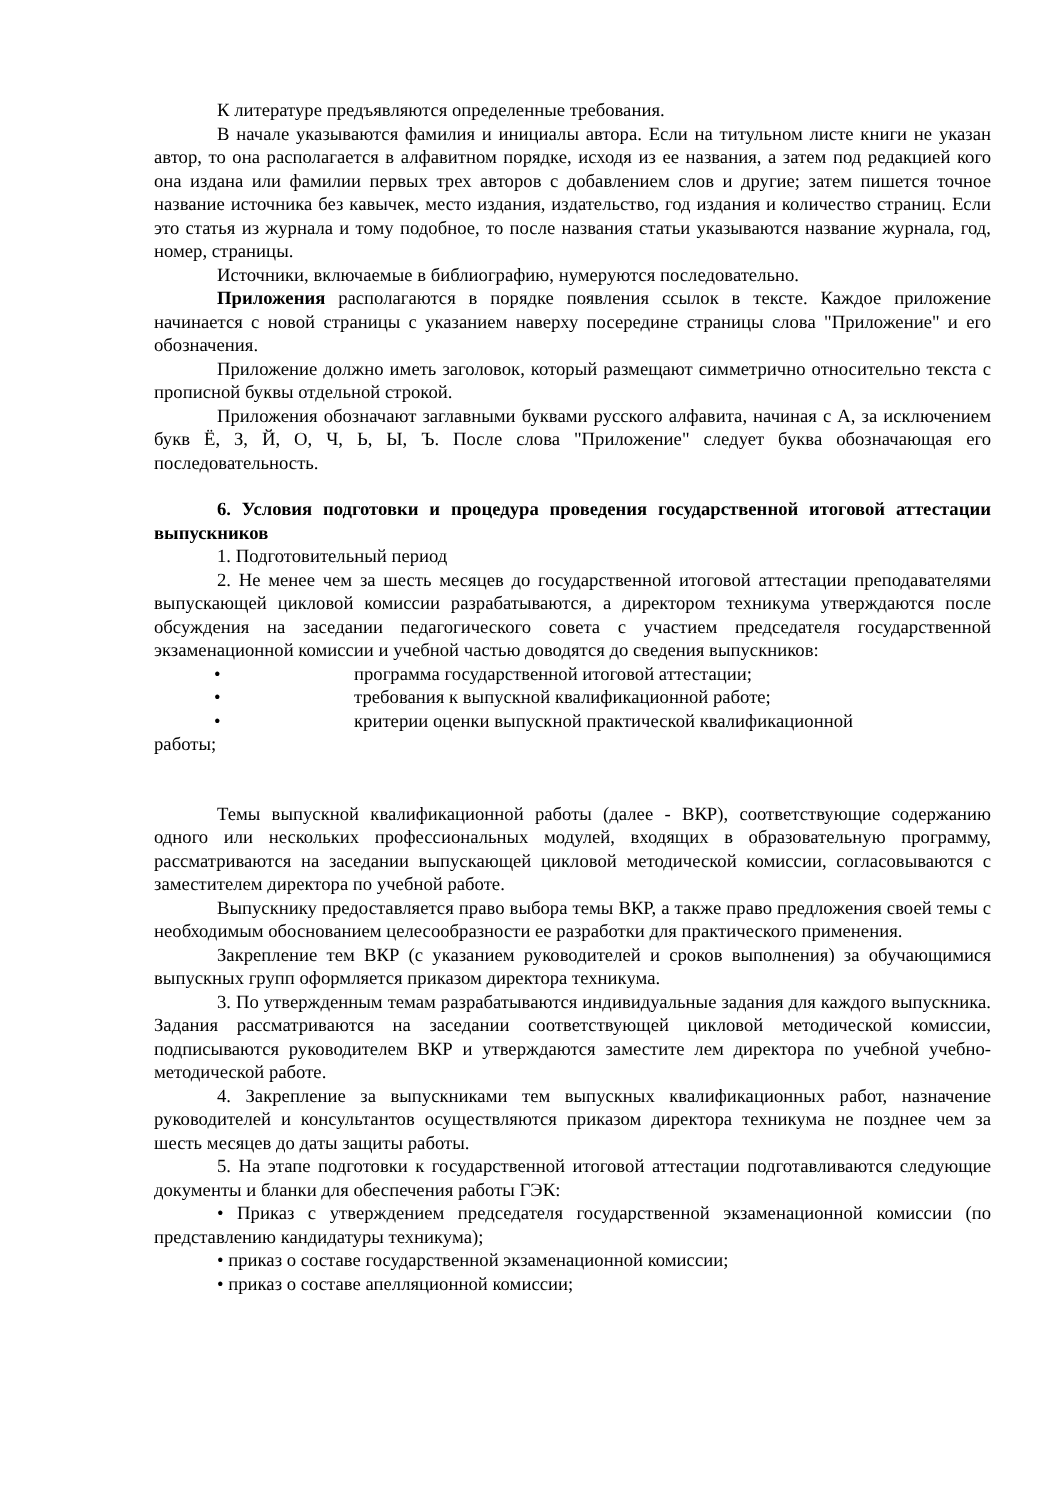К литературе предъявляются определенные требования.
В начале указываются фамилия и инициалы автора. Если на титульном листе книги не указан автор, то она располагается в алфавитном порядке, исходя из ее названия, а затем под редакцией кого она издана или фамилии первых трех авторов с добавлением слов и другие; затем пишется точное название источника без кавычек, место издания, издательство, год издания и количество страниц. Если это статья из журнала и тому подобное, то после названия статьи указываются название журнала, год, номер, страницы.
Источники, включаемые в библиографию, нумеруются последовательно.
Приложения располагаются в порядке появления ссылок в тексте. Каждое приложение начинается с новой страницы с указанием наверху посередине страницы слова "Приложение" и его обозначения.
Приложение должно иметь заголовок, который размещают симметрично относительно текста с прописной буквы отдельной строкой.
Приложения обозначают заглавными буквами русского алфавита, начиная с А, за исключением букв Ё, З, Й, О, Ч, Ь, Ы, Ъ. После слова "Приложение" следует буква обозначающая его последовательность.
6. Условия подготовки и процедура проведения государственной итоговой аттестации выпускников
1. Подготовительный период
2. Не менее чем за шесть месяцев до государственной итоговой аттестации преподавателями выпускающей цикловой комиссии разрабатываются, а директором техникума утверждаются после обсуждения на заседании педагогического совета с участием председателя государственной экзаменационной комиссии и учебной частью доводятся до сведения выпускников:
• программа государственной итоговой аттестации;
• требования к выпускной квалификационной работе;
• критерии оценки выпускной практической квалификационной
работы;
Темы выпускной квалификационной работы (далее - ВКР), соответствующие содержанию одного или нескольких профессиональных модулей, входящих в образовательную программу, рассматриваются на заседании выпускающей цикловой методической комиссии, согласовываются с заместителем директора по учебной работе.
Выпускнику предоставляется право выбора темы ВКР, а также право предложения своей темы с необходимым обоснованием целесообразности ее разработки для практического применения.
Закрепление тем ВКР (с указанием руководителей и сроков выполнения) за обучающимися выпускных групп оформляется приказом директора техникума.
3. По утвержденным темам разрабатываются индивидуальные задания для каждого выпускника. Задания рассматриваются на заседании соответствующей цикловой методической комиссии, подписываются руководителем ВКР и утверждаются заместите лем директора по учебной учебно-методической работе.
4. Закрепление за выпускниками тем выпускных квалификационных работ, назначение руководителей и консультантов осуществляются приказом директора техникума не позднее чем за шесть месяцев до даты защиты работы.
5. На этапе подготовки к государственной итоговой аттестации подготавливаются следующие документы и бланки для обеспечения работы ГЭК:
• Приказ с утверждением председателя государственной экзаменационной комиссии (по представлению кандидатуры техникума);
• приказ о составе государственной экзаменационной комиссии;
• приказ о составе апелляционной комиссии;